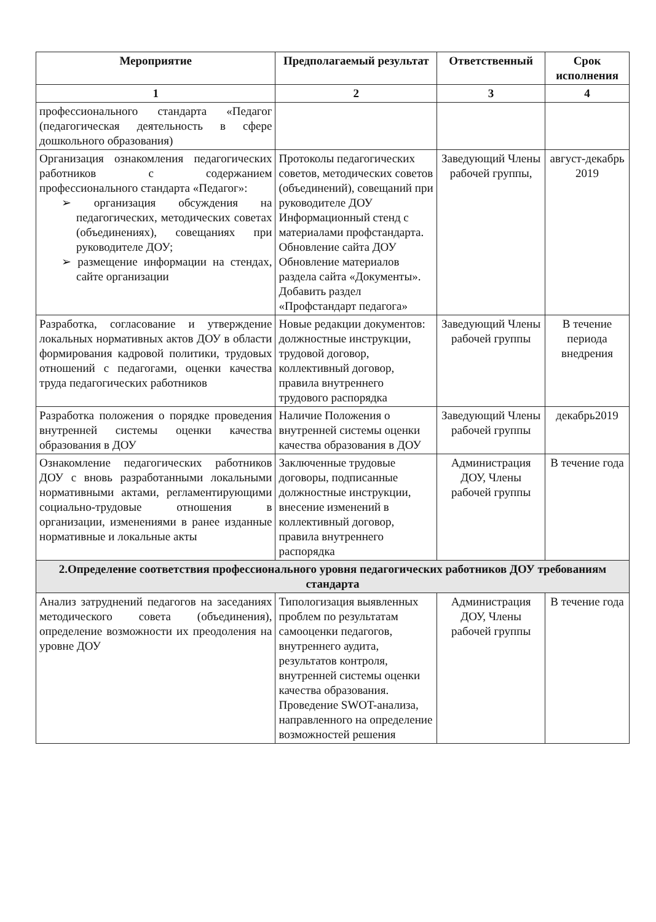| Мероприятие | Предполагаемый результат | Ответственный | Срок исполнения |
| --- | --- | --- | --- |
| 1 | 2 | 3 | 4 |
| профессионального стандарта «Педагог (педагогическая деятельность в сфере дошкольного образования) | | | |
| Организация ознакомления педагогических работников с содержанием профессионального стандарта «Педагог»: ➢ организация обсуждения на педагогических, методических советах (объединениях), совещаниях при руководителе ДОУ; ➢ размещение информации на стендах, сайте организации | Протоколы педагогических советов, методических советов (объединений), совещаний при руководителе ДОУ Информационный стенд с материалами профстандарта. Обновление сайта ДОУ Обновление материалов раздела сайта «Документы». Добавить раздел «Профстандарт педагога» | Заведующий Члены рабочей группы, | август-декабрь 2019 |
| Разработка, согласование и утверждение локальных нормативных актов ДОУ в области формирования кадровой политики, трудовых отношений с педагогами, оценки качества труда педагогических работников | Новые редакции документов: должностные инструкции, трудовой договор, коллективный договор, правила внутреннего трудового распорядка | Заведующий Члены рабочей группы | В течение периода внедрения |
| Разработка положения о порядке проведения внутренней системы оценки качества образования в ДОУ | Наличие Положения о внутренней системы оценки качества образования в ДОУ | Заведующий Члены рабочей группы | декабрь2019 |
| Ознакомление педагогических работников ДОУ с вновь разработанными локальными нормативными актами, регламентирующими социально-трудовые отношения в организации, изменениями в ранее изданные нормативные и локальные акты | Заключенные трудовые договоры, подписанные должностные инструкции, внесение изменений в коллективный договор, правила внутреннего распорядка | Администрация ДОУ, Члены рабочей группы | В течение года |
| 2.Определение соответствия профессионального уровня педагогических работников ДОУ требованиям стандарта | | | |
| Анализ затруднений педагогов на заседаниях методического совета (объединения), определение возможности их преодоления на уровне ДОУ | Типологизация выявленных проблем по результатам самооценки педагогов, внутреннего аудита, результатов контроля, внутренней системы оценки качества образования. Проведение SWOT-анализа, направленного на определение возможностей решения | Администрация ДОУ, Члены рабочей группы | В течение года |